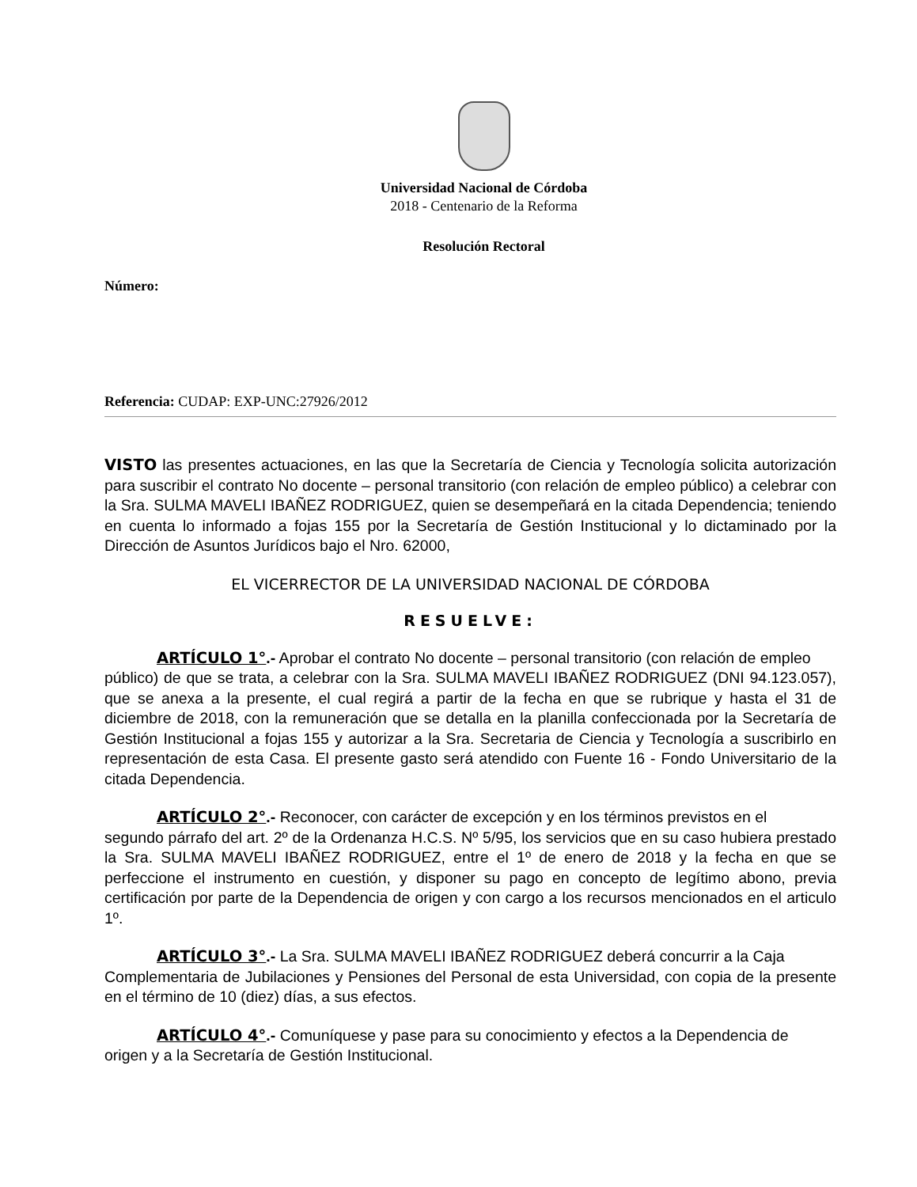Universidad Nacional de Córdoba
2018 - Centenario de la Reforma
Resolución Rectoral
Número:
Referencia: CUDAP: EXP-UNC:27926/2012
VISTO las presentes actuaciones, en las que la Secretaría de Ciencia y Tecnología solicita autorización para suscribir el contrato No docente – personal transitorio (con relación de empleo público) a celebrar con la Sra. SULMA MAVELI IBAÑEZ RODRIGUEZ, quien se desempeñará en la citada Dependencia; teniendo en cuenta lo informado a fojas 155 por la Secretaría de Gestión Institucional y lo dictaminado por la Dirección de Asuntos Jurídicos bajo el Nro. 62000,
EL VICERRECTOR DE LA UNIVERSIDAD NACIONAL DE CÓRDOBA
RESUELVE:
ARTÍCULO 1°.- Aprobar el contrato No docente – personal transitorio (con relación de empleo
público) de que se trata, a celebrar con la Sra. SULMA MAVELI IBAÑEZ RODRIGUEZ (DNI 94.123.057), que se anexa a la presente, el cual regirá a partir de la fecha en que se rubrique y hasta el 31 de diciembre de 2018, con la remuneración que se detalla en la planilla confeccionada por la Secretaría de Gestión Institucional a fojas 155 y autorizar a la Sra. Secretaria de Ciencia y Tecnología a suscribirlo en representación de esta Casa. El presente gasto será atendido con Fuente 16 - Fondo Universitario de la citada Dependencia.
ARTÍCULO 2°.- Reconocer, con carácter de excepción y en los términos previstos en el
segundo párrafo del art. 2º de la Ordenanza H.C.S. Nº 5/95, los servicios que en su caso hubiera prestado la Sra. SULMA MAVELI IBAÑEZ RODRIGUEZ, entre el 1º de enero de 2018 y la fecha en que se perfeccione el instrumento en cuestión, y disponer su pago en concepto de legítimo abono, previa certificación por parte de la Dependencia de origen y con cargo a los recursos mencionados en el articulo 1º.
ARTÍCULO 3°.- La Sra. SULMA MAVELI IBAÑEZ RODRIGUEZ deberá concurrir a la Caja
Complementaria de Jubilaciones y Pensiones del Personal de esta Universidad, con copia de la presente en el término de 10 (diez) días, a sus efectos.
ARTÍCULO 4°.- Comuníquese y pase para su conocimiento y efectos a la Dependencia de
origen y a la Secretaría de Gestión Institucional.